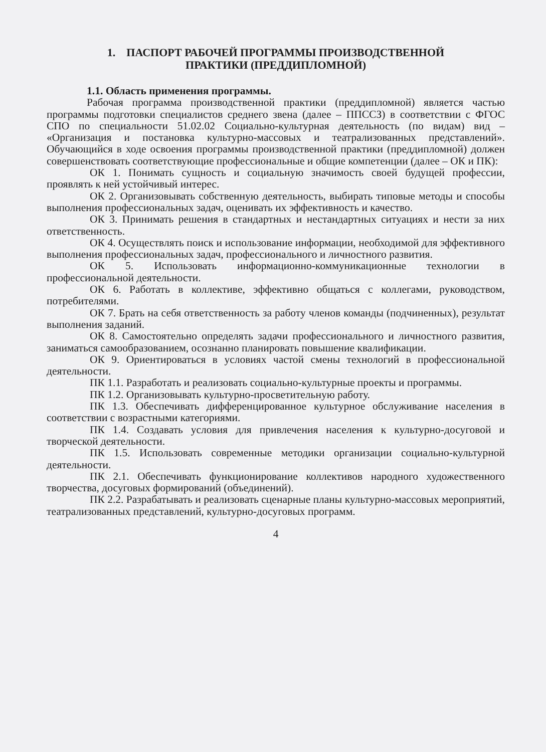1. ПАСПОРТ РАБОЧЕЙ ПРОГРАММЫ ПРОИЗВОДСТВЕННОЙ
ПРАКТИКИ (ПРЕДДИПЛОМНОЙ)
1.1. Область применения программы.
Рабочая программа производственной практики (преддипломной) является частью программы подготовки специалистов среднего звена (далее – ППССЗ) в соответствии с ФГОС СПО по специальности 51.02.02 Социально-культурная деятельность (по видам) вид – «Организация и постановка культурно-массовых и театрализованных представлений». Обучающийся в ходе освоения программы производственной практики (преддипломной) должен совершенствовать соответствующие профессиональные и общие компетенции (далее – ОК и ПК):
ОК 1. Понимать сущность и социальную значимость своей будущей профессии, проявлять к ней устойчивый интерес.
ОК 2. Организовывать собственную деятельность, выбирать типовые методы и способы выполнения профессиональных задач, оценивать их эффективность и качество.
ОК 3. Принимать решения в стандартных и нестандартных ситуациях и нести за них ответственность.
ОК 4. Осуществлять поиск и использование информации, необходимой для эффективного выполнения профессиональных задач, профессионального и личностного развития.
ОК 5. Использовать информационно-коммуникационные технологии в профессиональной деятельности.
ОК 6. Работать в коллективе, эффективно общаться с коллегами, руководством, потребителями.
ОК 7. Брать на себя ответственность за работу членов команды (подчиненных), результат выполнения заданий.
ОК 8. Самостоятельно определять задачи профессионального и личностного развития, заниматься самообразованием, осознанно планировать повышение квалификации.
ОК 9. Ориентироваться в условиях частой смены технологий в профессиональной деятельности.
ПК 1.1. Разработать и реализовать социально-культурные проекты и программы.
ПК 1.2. Организовывать культурно-просветительную работу.
ПК 1.3. Обеспечивать дифференцированное культурное обслуживание населения в соответствии с возрастными категориями.
ПК 1.4. Создавать условия для привлечения населения к культурно-досуговой и творческой деятельности.
ПК 1.5. Использовать современные методики организации социально-культурной деятельности.
ПК 2.1. Обеспечивать функционирование коллективов народного художественного творчества, досуговых формирований (объединений).
ПК 2.2. Разрабатывать и реализовать сценарные планы культурно-массовых мероприятий, театрализованных представлений, культурно-досуговых программ.
4